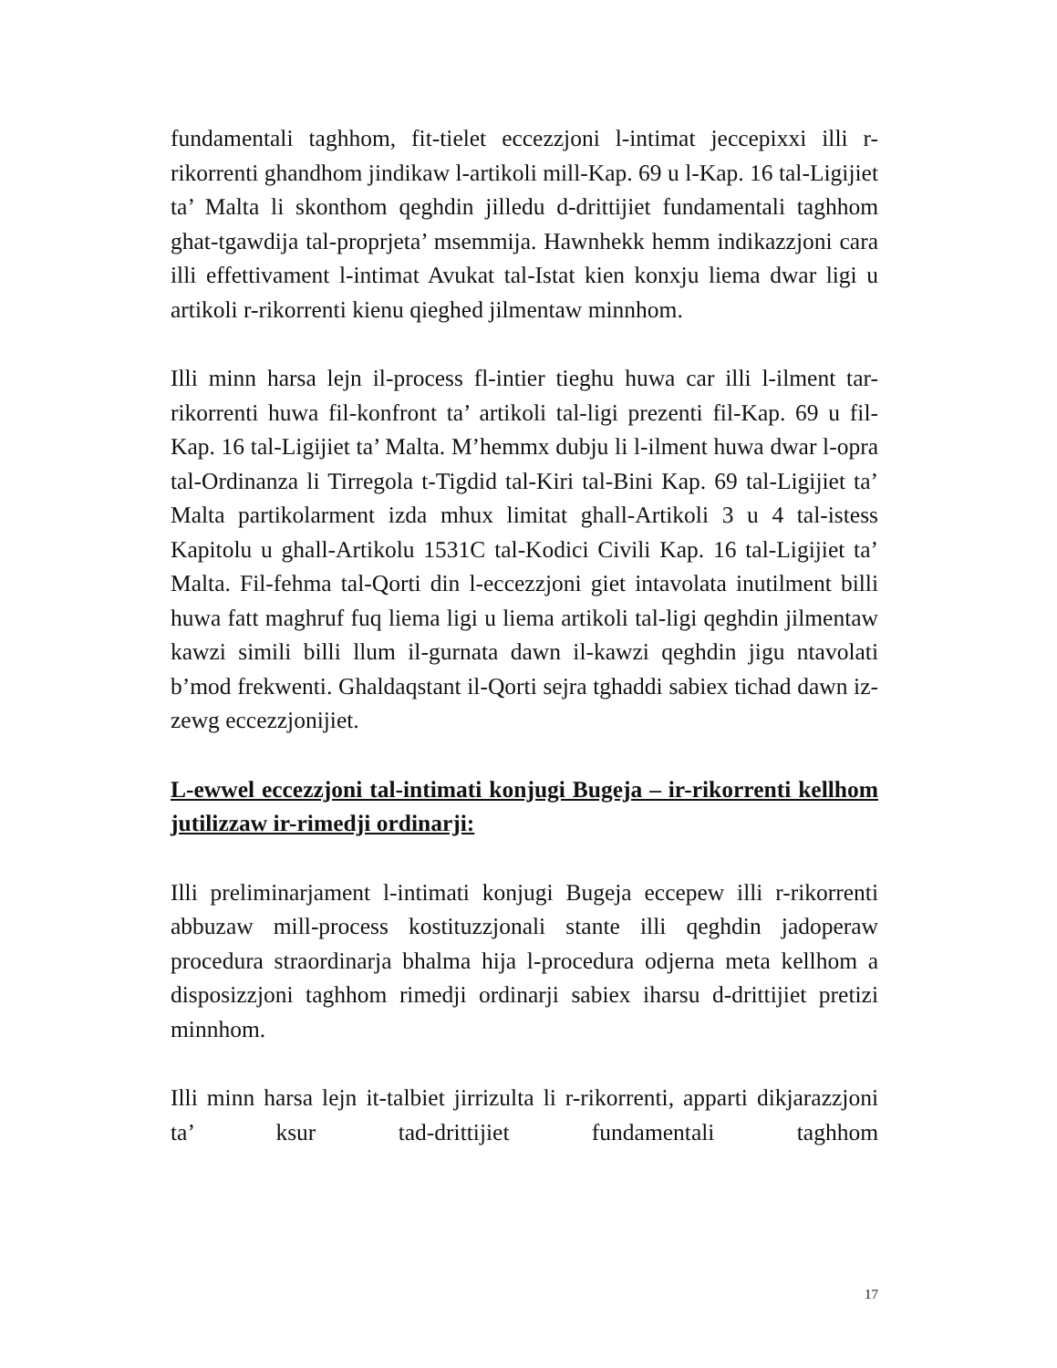fundamentali taghhom, fit-tielet eccezzjoni l-intimat jeccepixxi illi r-rikorrenti ghandhom jindikaw l-artikoli mill-Kap. 69 u l-Kap. 16 tal-Ligijiet ta’ Malta li skonthom qeghdin jilledu d-drittijiet fundamentali taghhom ghat-tgawdija tal-proprjeta’ msemmija. Hawnhekk hemm indikazzjoni cara illi effettivament l-intimat Avukat tal-Istat kien konxju liema dwar ligi u artikoli r-rikorrenti kienu qieghed jilmentaw minnhom.
Illi minn harsa lejn il-process fl-intier tieghu huwa car illi l-ilment tar-rikorrenti huwa fil-konfront ta’ artikoli tal-ligi prezenti fil-Kap. 69 u fil-Kap. 16 tal-Ligijiet ta’ Malta. M’hemmx dubju li l-ilment huwa dwar l-opra tal-Ordinanza li Tirregola t-Tigdid tal-Kiri tal-Bini Kap. 69 tal-Ligijiet ta’ Malta partikolarment izda mhux limitat ghall-Artikoli 3 u 4 tal-istess Kapitolu u ghall-Artikolu 1531C tal-Kodici Civili Kap. 16 tal-Ligijiet ta’ Malta. Fil-fehma tal-Qorti din l-eccezzjoni giet intavolata inutilment billi huwa fatt maghruf fuq liema ligi u liema artikoli tal-ligi qeghdin jilmentaw kawzi simili billi llum il-gurnata dawn il-kawzi qeghdin jigu ntavolati b’mod frekwenti. Ghaldaqstant il-Qorti sejra tghaddi sabiex tichad dawn iz-zewg eccezzjonijiet.
L-ewwel eccezzjoni tal-intimati konjugi Bugeja – ir-rikorrenti kellhom jutilizzaw ir-rimedji ordinarji:
Illi preliminarjament l-intimati konjugi Bugeja eccepew illi r-rikorrenti abbuzaw mill-process kostituzzjonali stante illi qeghdin jadoperaw procedura straordinarja bhalma hija l-procedura odjerna meta kellhom a disposizzjoni taghhom rimedji ordinarji sabiex iharsu d-drittijiet pretizi minnhom.
Illi minn harsa lejn it-talbiet jirrizulta li r-rikorrenti, apparti dikjarazzjoni ta’ ksur tad-drittijiet fundamentali taghhom
17